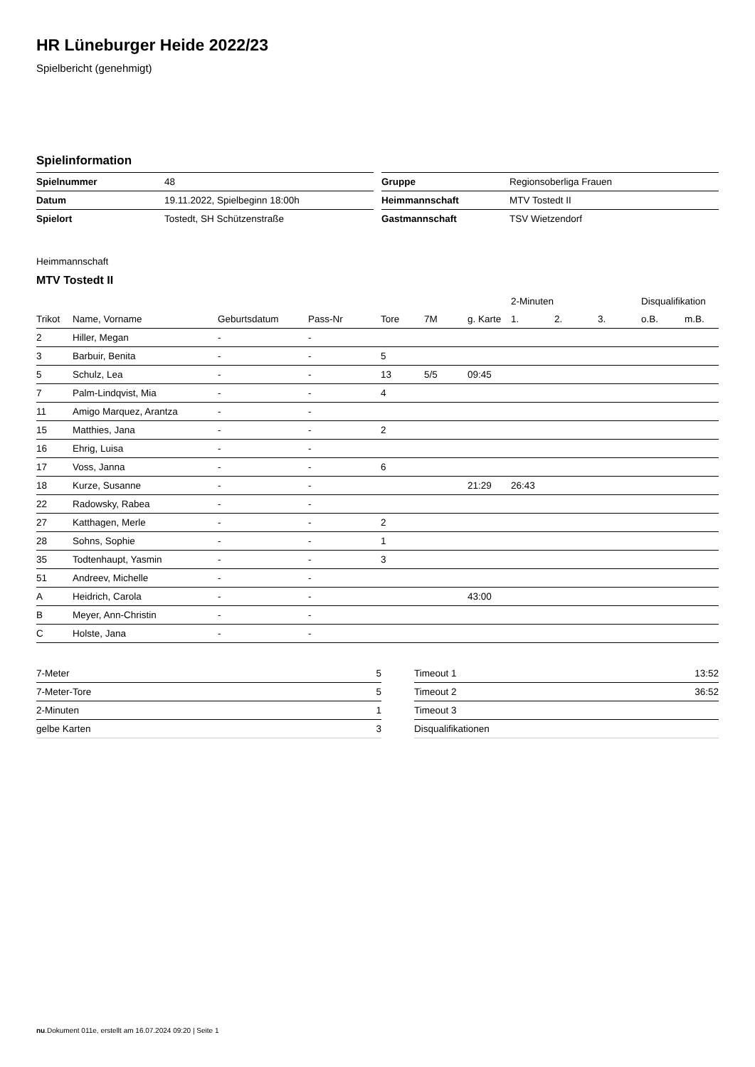HR Lüneburger Heide 2022/23
Spielbericht (genehmigt)
Spielinformation
| Spielnummer | 48 |
| Datum | 19.11.2022, Spielbeginn 18:00h |
| Spielort | Tostedt, SH Schützenstraße |
| Gruppe | Regionsoberliga Frauen |
| Heimmannschaft | MTV Tostedt II |
| Gastmannschaft | TSV Wietzendorf |
Heimmannschaft
MTV Tostedt II
| | | | | | | | 2-Minuten | | | Disqualifikation | |
| --- | --- | --- | --- | --- | --- | --- | --- | --- | --- | --- | --- |
| Trikot | Name, Vorname | Geburtsdatum | Pass-Nr | Tore | 7M | g. Karte | 1. | 2. | 3. | o.B. | m.B. |
| 2 | Hiller, Megan | - | - | | | | | | | | |
| 3 | Barbuir, Benita | - | - | 5 | | | | | | | |
| 5 | Schulz, Lea | - | - | 13 | 5/5 | 09:45 | | | | | |
| 7 | Palm-Lindqvist, Mia | - | - | 4 | | | | | | | |
| 11 | Amigo Marquez, Arantza | - | - | | | | | | | | |
| 15 | Matthies, Jana | - | - | 2 | | | | | | | |
| 16 | Ehrig, Luisa | - | - | | | | | | | | |
| 17 | Voss, Janna | - | - | 6 | | | | | | | |
| 18 | Kurze, Susanne | - | - | | | 21:29 | 26:43 | | | | |
| 22 | Radowsky, Rabea | - | - | | | | | | | | |
| 27 | Katthagen, Merle | - | - | 2 | | | | | | | |
| 28 | Sohns, Sophie | - | - | 1 | | | | | | | |
| 35 | Todtenhaupt, Yasmin | - | - | 3 | | | | | | | |
| 51 | Andreev, Michelle | - | - | | | | | | | | |
| A | Heidrich, Carola | - | - | | | 43:00 | | | | | |
| B | Meyer, Ann-Christin | - | - | | | | | | | | |
| C | Holste, Jana | - | - | | | | | | | | |
| 7-Meter | 5 |
| 7-Meter-Tore | 5 |
| 2-Minuten | 1 |
| gelbe Karten | 3 |
| Timeout 1 | 13:52 |
| Timeout 2 | 36:52 |
| Timeout 3 | |
| Disqualifikationen | |
nu.Dokument 011e, erstellt am 16.07.2024 09:20 | Seite 1